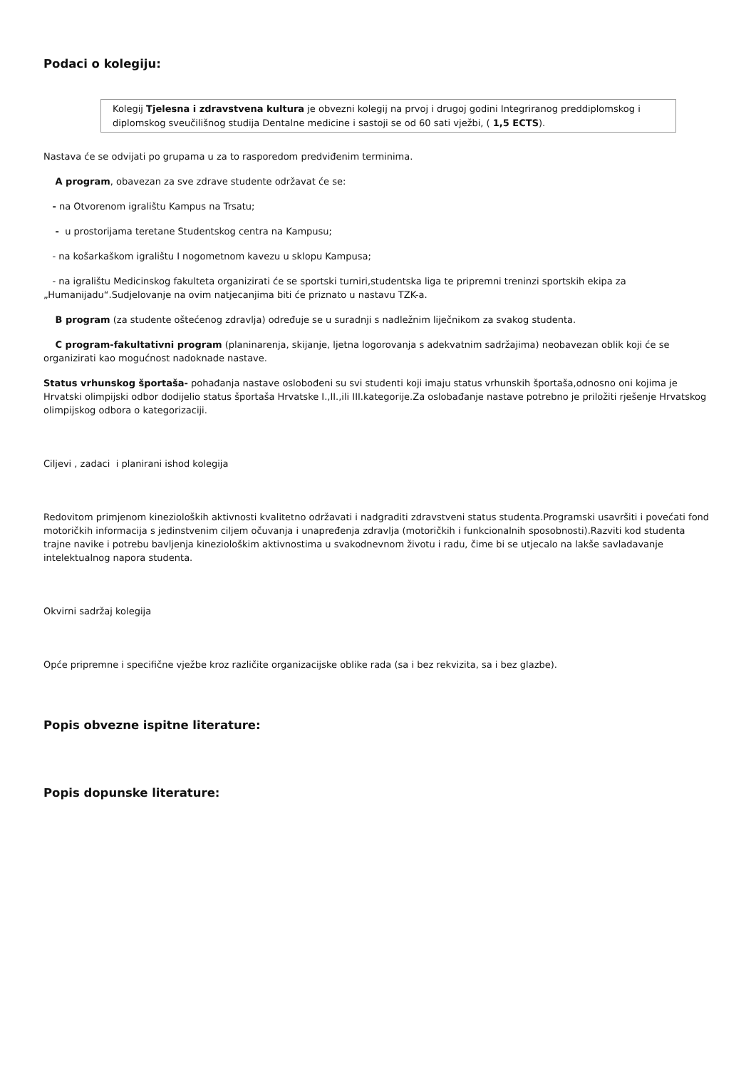Podaci o kolegiju:
Kolegij Tjelesna i zdravstvena kultura je obvezni kolegij na prvoj i drugoj godini Integriranog preddiplomskog i diplomskog sveučilišnog studija Dentalne medicine i sastoji se od 60 sati vježbi, ( 1,5 ECTS).
Nastava će se odvijati po grupama u za to rasporedom predviđenim terminima.
A program, obavezan za sve zdrave studente održavat će se:
- na Otvorenom igralištu Kampus na Trsatu;
- u prostorijama teretane Studentskog centra na Kampusu;
- na košarkaškom igralištu I nogometnom kavezu u sklopu Kampusa;
- na igralištu Medicinskog fakulteta organizirati će se sportski turniri,studentska liga te pripremni treninzi sportskih ekipa za „Humanijadu“.Sudjelovanje na ovim natjecanjima biti će priznato u nastavu TZK-a.
B program (za studente oštećenog zdravlja) određuje se u suradnji s nadležnim liječnikom za svakog studenta.
C program-fakultativni program (planinarenja, skijanje, ljetna logorovanja s adekvatnim sadržajima) neobavezan oblik koji će se organizirati kao mogućnost nadoknade nastave.
Status vrhunskog športaša- pohađanja nastave oslobođeni su svi studenti koji imaju status vrhunskih športaša,odnosno oni kojima je Hrvatski olimpijski odbor dodijelio status športaša Hrvatske I.,II.,ili III.kategorije.Za oslobađanje nastave potrebno je priložiti rješenje Hrvatskog olimpijskog odbora o kategorizaciji.
Ciljevi , zadaci i planirani ishod kolegija
Redovitom primjenom kinezioloških aktivnosti kvalitetno održavati i nadgraditi zdravstveni status studenta.Programski usavršiti i povećati fond motoričkih informacija s jedinstvenim ciljem očuvanja i unapređenja zdravlja (motoričkih i funkcionalnih sposobnosti).Razviti kod studenta trajne navike i potrebu bavljenja kineziološkim aktivnostima u svakodnevnom životu i radu, čime bi se utjecalo na lakše savladavanje intelektualnog napora studenta.
Okvirni sadržaj kolegija
Opće pripremne i specifične vježbe kroz različite organizacijske oblike rada (sa i bez rekvizita, sa i bez glazbe).
Popis obvezne ispitne literature:
Popis dopunske literature: